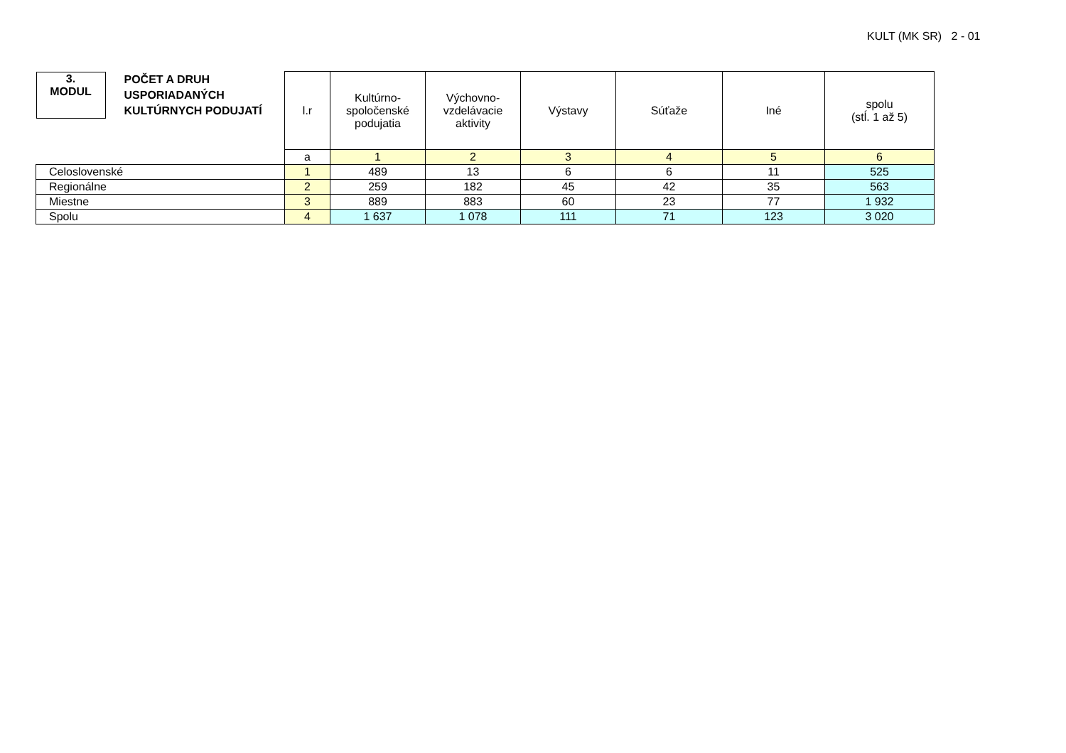KULT (MK SR) 2 - 01
| 3. MODUL POČET A DRUH USPORIADANÝCH KULTÚRNYCH PODUJATÍ | l.r | Kultúrno- spoločenské podujatia | Výchovno- vzdelávacie aktivity | Výstavy | Súťaže | Iné | spolu (stĺ. 1 až 5) |
| | a | 1 | 2 | 3 | 4 | 5 | 6 |
| Celoslovenské | 1 | 489 | 13 | 6 | 6 | 11 | 525 |
| Regionálne | 2 | 259 | 182 | 45 | 42 | 35 | 563 |
| Miestne | 3 | 889 | 883 | 60 | 23 | 77 | 1 932 |
| Spolu | 4 | 1 637 | 1 078 | 111 | 71 | 123 | 3 020 |